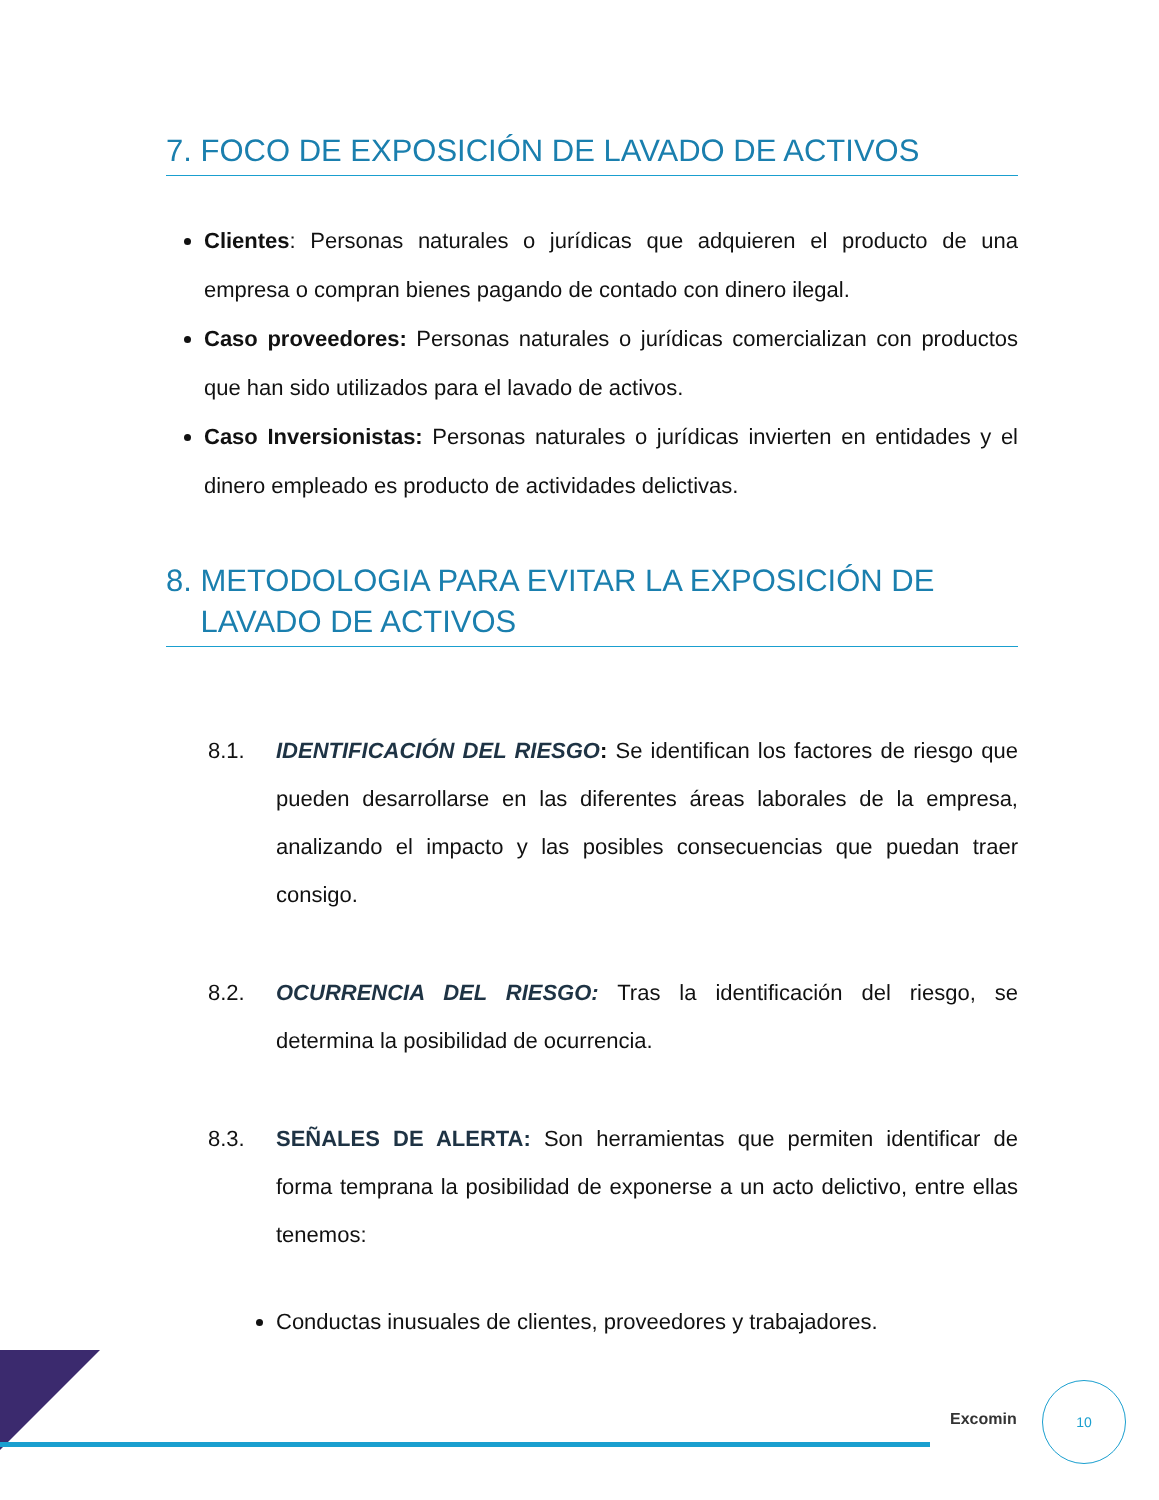7. FOCO DE EXPOSICIÓN DE LAVADO DE ACTIVOS
Clientes: Personas naturales o jurídicas que adquieren el producto de una empresa o compran bienes pagando de contado con dinero ilegal.
Caso proveedores: Personas naturales o jurídicas comercializan con productos que han sido utilizados para el lavado de activos.
Caso Inversionistas: Personas naturales o jurídicas invierten en entidades y el dinero empleado es producto de actividades delictivas.
8. METODOLOGIA PARA EVITAR LA EXPOSICIÓN DE
LAVADO DE ACTIVOS
8.1. IDENTIFICACIÓN DEL RIESGO: Se identifican los factores de riesgo que pueden desarrollarse en las diferentes áreas laborales de la empresa, analizando el impacto y las posibles consecuencias que puedan traer consigo.
8.2. OCURRENCIA DEL RIESGO: Tras la identificación del riesgo, se determina la posibilidad de ocurrencia.
8.3. SEÑALES DE ALERTA: Son herramientas que permiten identificar de forma temprana la posibilidad de exponerse a un acto delictivo, entre ellas tenemos:
Conductas inusuales de clientes, proveedores y trabajadores.
Excomin
10